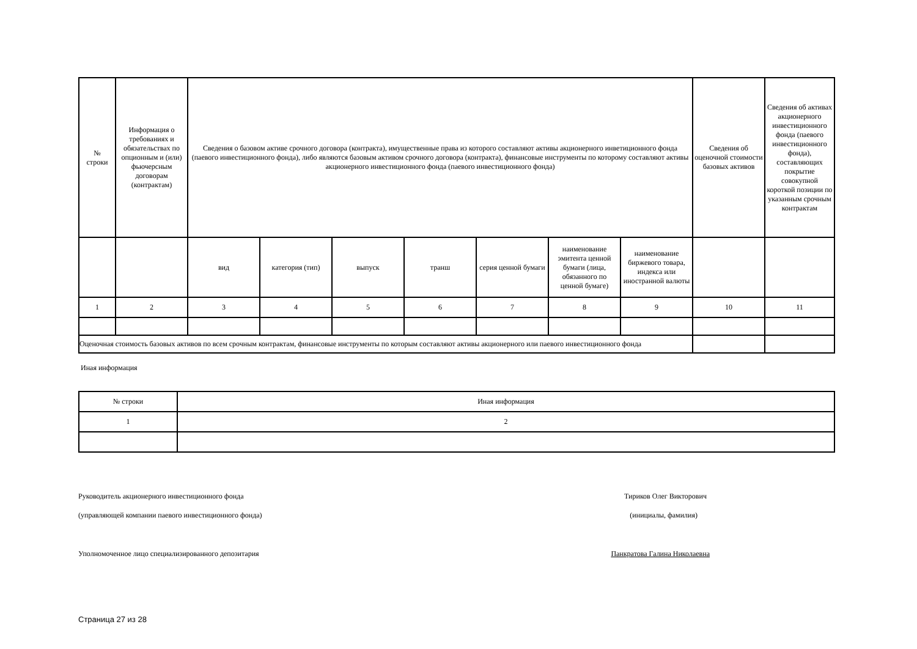| № строки | Информация о требованиях и обязательствах по опционным и (или) фьючерсным договорам (контрактам) | Сведения о базовом активе срочного договора (контракта), имущественные права из которого составляют активы акционерного инветиционного фонда (паевого инвестиционного фонда), либо являются базовым активом срочного договора (контракта), финансовые инструменты по которому составляют активы акционерного инвестиционного фонда (паевого инвестиционного фонда) | | | | | | | Сведения об оценочной стоимости базовых активов | Сведения об активах акционерного инвестиционного фонда (паевого инвестиционного фонда), составляющих покрытие совокупной короткой позиции по указанным срочным контрактам |
| --- | --- | --- | --- | --- | --- | --- | --- | --- | --- | --- |
| | | вид | категория (тип) | выпуск | транш | серия ценной бумаги | наименование эмитента ценной бумаги (лица, обязанного по ценной бумаге) | наименование биржевого товара, индекса или иностранной валюты | | |
| 1 | 2 | 3 | 4 | 5 | 6 | 7 | 8 | 9 | 10 | 11 |
| Оценочная стоимость базовых активов по всем срочным контрактам, финансовые инструменты по которым составляют активы акционерного или паевого инвестиционного фонда | | | | | | | | | | |
Иная информация
| № строки | Иная информация |
| --- | --- |
| 1 | 2 |
Руководитель акционерного инвестиционного фонда
Тириков Олег Викторович
(управляющей компании паевого инвестиционного фонда)
(инициалы, фамилия)
Уполномоченное лицо специализированного депозитария
Панкратова Галина Николаевна
Страница 27 из 28